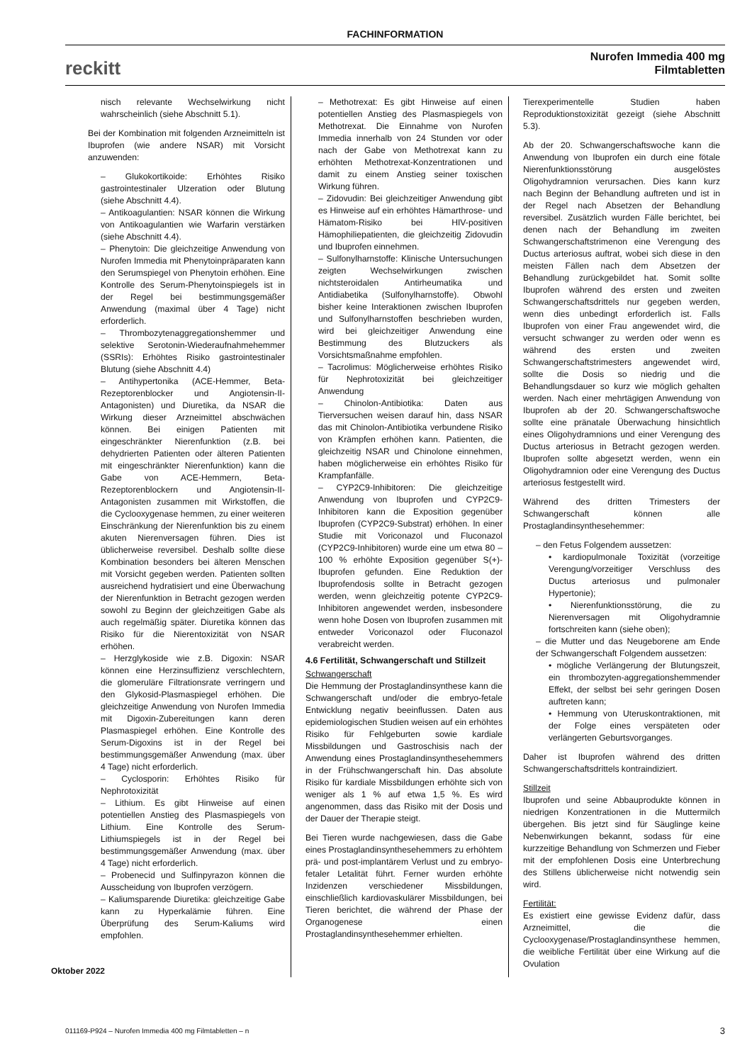FACHINFORMATION
reckitt
Nurofen Immedia 400 mg
Filmtabletten
nisch relevante Wechselwirkung nicht wahrscheinlich (siehe Abschnitt 5.1).
Bei der Kombination mit folgenden Arzneimitteln ist Ibuprofen (wie andere NSAR) mit Vorsicht anzuwenden:
– Glukokortikoide: Erhöhtes Risiko gastrointestinaler Ulzeration oder Blutung (siehe Abschnitt 4.4).
– Antikoagulantien: NSAR können die Wirkung von Antikoagulantien wie Warfarin verstärken (siehe Abschnitt 4.4).
– Phenytoin: Die gleichzeitige Anwendung von Nurofen Immedia mit Phenytoinpräparaten kann den Serumspiegel von Phenytoin erhöhen. Eine Kontrolle des Serum-Phenytoinspiegels ist in der Regel bei bestimmungsgemäßer Anwendung (maximal über 4 Tage) nicht erforderlich.
– Thrombozytenaggregationshemmer und selektive Serotonin-Wiederaufnahmehemmer (SSRIs): Erhöhtes Risiko gastrointestinaler Blutung (siehe Abschnitt 4.4)
– Antihypertonika (ACE-Hemmer, Beta-Rezeptorenblocker und Angiotensin-II-Antagonisten) und Diuretika, da NSAR die Wirkung dieser Arzneimittel abschwächen können. Bei einigen Patienten mit eingeschränkter Nierenfunktion (z.B. bei dehydrierten Patienten oder älteren Patienten mit eingeschränkter Nierenfunktion) kann die Gabe von ACE-Hemmern, Beta-Rezeptorenblockern und Angiotensin-II-Antagonisten zusammen mit Wirkstoffen, die die Cyclooxygenase hemmen, zu einer weiteren Einschränkung der Nierenfunktion bis zu einem akuten Nierenversagen führen. Dies ist üblicherweise reversibel. Deshalb sollte diese Kombination besonders bei älteren Menschen mit Vorsicht gegeben werden. Patienten sollten ausreichend hydratisiert und eine Überwachung der Nierenfunktion in Betracht gezogen werden sowohl zu Beginn der gleichzeitigen Gabe als auch regelmäßig später. Diuretika können das Risiko für die Nierentoxizität von NSAR erhöhen.
– Herzglykoside wie z.B. Digoxin: NSAR können eine Herzinsuffizienz verschlechtern, die glomeruläre Filtrationsrate verringern und den Glykosid-Plasmaspiegel erhöhen. Die gleichzeitige Anwendung von Nurofen Immedia mit Digoxin-Zubereitungen kann deren Plasmaspiegel erhöhen. Eine Kontrolle des Serum-Digoxins ist in der Regel bei bestimmungsgemäßer Anwendung (max. über 4 Tage) nicht erforderlich.
– Cyclosporin: Erhöhtes Risiko für Nephrotoxizität
– Lithium. Es gibt Hinweise auf einen potentiellen Anstieg des Plasmaspiegels von Lithium. Eine Kontrolle des Serum-Lithiumspiegels ist in der Regel bei bestimmungsgemäßer Anwendung (max. über 4 Tage) nicht erforderlich.
– Probenecid und Sulfinpyrazon können die Ausscheidung von Ibuprofen verzögern.
– Kaliumsparende Diuretika: gleichzeitige Gabe kann zu Hyperkalämie führen. Eine Überprüfung des Serum-Kaliums wird empfohlen.
– Methotrexat: Es gibt Hinweise auf einen potentiellen Anstieg des Plasmaspiegels von Methotrexat. Die Einnahme von Nurofen Immedia innerhalb von 24 Stunden vor oder nach der Gabe von Methotrexat kann zu erhöhten Methotrexat-Konzentrationen und damit zu einem Anstieg seiner toxischen Wirkung führen.
– Zidovudin: Bei gleichzeitiger Anwendung gibt es Hinweise auf ein erhöhtes Hämarthrose- und Hämatom-Risiko bei HIV-positiven Hämophiliepatienten, die gleichzeitig Zidovudin und Ibuprofen einnehmen.
– Sulfonylharnstoffe: Klinische Untersuchungen zeigten Wechselwirkungen zwischen nichtsteroidalen Antirheumatika und Antidiabetika (Sulfonylharnstoffe). Obwohl bisher keine Interaktionen zwischen Ibuprofen und Sulfonylharnstoffen beschrieben wurden, wird bei gleichzeitiger Anwendung eine Bestimmung des Blutzuckers als Vorsichtsmaßnahme empfohlen.
– Tacrolimus: Möglicherweise erhöhtes Risiko für Nephrotoxizität bei gleichzeitiger Anwendung
– Chinolon-Antibiotika: Daten aus Tierversuchen weisen darauf hin, dass NSAR das mit Chinolon-Antibiotika verbundene Risiko von Krämpfen erhöhen kann. Patienten, die gleichzeitig NSAR und Chinolone einnehmen, haben möglicherweise ein erhöhtes Risiko für Krampfanfälle.
– CYP2C9-Inhibitoren: Die gleichzeitige Anwendung von Ibuprofen und CYP2C9-Inhibitoren kann die Exposition gegenüber Ibuprofen (CYP2C9-Substrat) erhöhen. In einer Studie mit Voriconazol und Fluconazol (CYP2C9-Inhibitoren) wurde eine um etwa 80 – 100 % erhöhte Exposition gegenüber S(+)-Ibuprofen gefunden. Eine Reduktion der Ibuprofendosis sollte in Betracht gezogen werden, wenn gleichzeitig potente CYP2C9-Inhibitoren angewendet werden, insbesondere wenn hohe Dosen von Ibuprofen zusammen mit entweder Voriconazol oder Fluconazol verabreicht werden.
4.6 Fertilität, Schwangerschaft und Stillzeit
Schwangerschaft
Die Hemmung der Prostaglandinsynthese kann die Schwangerschaft und/oder die embryo-fetale Entwicklung negativ beeinflussen. Daten aus epidemiologischen Studien weisen auf ein erhöhtes Risiko für Fehlgeburten sowie kardiale Missbildungen und Gastroschisis nach der Anwendung eines Prostaglandinsynthesehemmers in der Frühschwangerschaft hin. Das absolute Risiko für kardiale Missbildungen erhöhte sich von weniger als 1 % auf etwa 1,5 %. Es wird angenommen, dass das Risiko mit der Dosis und der Dauer der Therapie steigt.
Bei Tieren wurde nachgewiesen, dass die Gabe eines Prostaglandinsynthesehemmers zu erhöhtem prä- und post-implantärem Verlust und zu embryo-fetaler Letalität führt. Ferner wurden erhöhte Inzidenzen verschiedener Missbildungen, einschließlich kardiovaskulärer Missbildungen, bei Tieren berichtet, die während der Phase der Organogenese einen Prostaglandinsynthesehemmer erhielten.
Tierexperimentelle Studien haben Reproduktionstoxizität gezeigt (siehe Abschnitt 5.3).
Ab der 20. Schwangerschaftswoche kann die Anwendung von Ibuprofen ein durch eine fötale Nierenfunktionsstörung ausgelöstes Oligohydramnion verursachen. Dies kann kurz nach Beginn der Behandlung auftreten und ist in der Regel nach Absetzen der Behandlung reversibel. Zusätzlich wurden Fälle berichtet, bei denen nach der Behandlung im zweiten Schwangerschaftstrimenon eine Verengung des Ductus arteriosus auftrat, wobei sich diese in den meisten Fällen nach dem Absetzen der Behandlung zurückgebildet hat. Somit sollte Ibuprofen während des ersten und zweiten Schwangerschaftsdrittels nur gegeben werden, wenn dies unbedingt erforderlich ist. Falls Ibuprofen von einer Frau angewendet wird, die versucht schwanger zu werden oder wenn es während des ersten und zweiten Schwangerschaftstrimesters angewendet wird, sollte die Dosis so niedrig und die Behandlungsdauer so kurz wie möglich gehalten werden. Nach einer mehrtägigen Anwendung von Ibuprofen ab der 20. Schwangerschaftswoche sollte eine pränatale Überwachung hinsichtlich eines Oligohydramnions und einer Verengung des Ductus arteriosus in Betracht gezogen werden. Ibuprofen sollte abgesetzt werden, wenn ein Oligohydramnion oder eine Verengung des Ductus arteriosus festgestellt wird.
Während des dritten Trimesters der Schwangerschaft können alle Prostaglandinsynthesehemmer:
– den Fetus Folgendem aussetzen:
• kardiopulmonale Toxizität (vorzeitige Verengung/vorzeitiger Verschluss des Ductus arteriosus und pulmonaler Hypertonie);
• Nierenfunktionsstörung, die zu Nierenversagen mit Oligohydramnie fortschreiten kann (siehe oben);
– die Mutter und das Neugeborene am Ende der Schwangerschaft Folgendem aussetzen:
• mögliche Verlängerung der Blutungszeit, ein thrombozyten-aggregationshemmender Effekt, der selbst bei sehr geringen Dosen auftreten kann;
• Hemmung von Uteruskontraktionen, mit der Folge eines verspäteten oder verlängerten Geburtsvorganges.
Daher ist Ibuprofen während des dritten Schwangerschaftsdrittels kontraindiziert.
Stillzeit
Ibuprofen und seine Abbauprodukte können in niedrigen Konzentrationen in die Muttermilch übergehen. Bis jetzt sind für Säuglinge keine Nebenwirkungen bekannt, sodass für eine kurzzeitige Behandlung von Schmerzen und Fieber mit der empfohlenen Dosis eine Unterbrechung des Stillens üblicherweise nicht notwendig sein wird.
Fertilität:
Es existiert eine gewisse Evidenz dafür, dass Arzneimittel, die die Cyclooxygenase/Prostaglandinsynthese hemmen, die weibliche Fertilität über eine Wirkung auf die Ovulation
Oktober 2022
011169-P924 – Nurofen Immedia 400 mg Filmtabletten – n 3